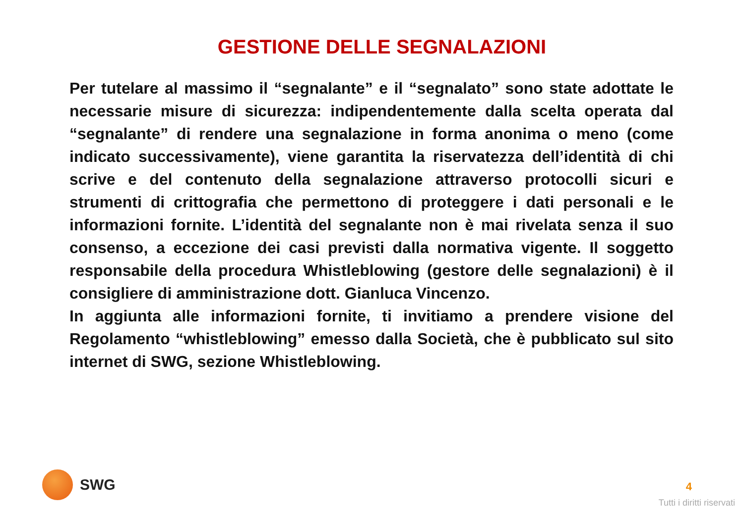GESTIONE DELLE SEGNALAZIONI
Per tutelare al massimo il “segnalante” e il “segnalato” sono state adottate le necessarie misure di sicurezza: indipendentemente dalla scelta operata dal “segnalante” di rendere una segnalazione in forma anonima o meno (come indicato successivamente), viene garantita la riservatezza dell’identità di chi scrive e del contenuto della segnalazione attraverso protocolli sicuri e strumenti di crittografia che permettono di proteggere i dati personali e le informazioni fornite. L’identità del segnalante non è mai rivelata senza il suo consenso, a eccezione dei casi previsti dalla normativa vigente. Il soggetto responsabile della procedura Whistleblowing (gestore delle segnalazioni) è il consigliere di amministrazione dott. Gianluca Vincenzo.
In aggiunta alle informazioni fornite, ti invitiamo a prendere visione del Regolamento “whistleblowing” emesso dalla Società, che è pubblicato sul sito internet di SWG, sezione Whistleblowing.
SWG
4
Tutti i diritti riservati